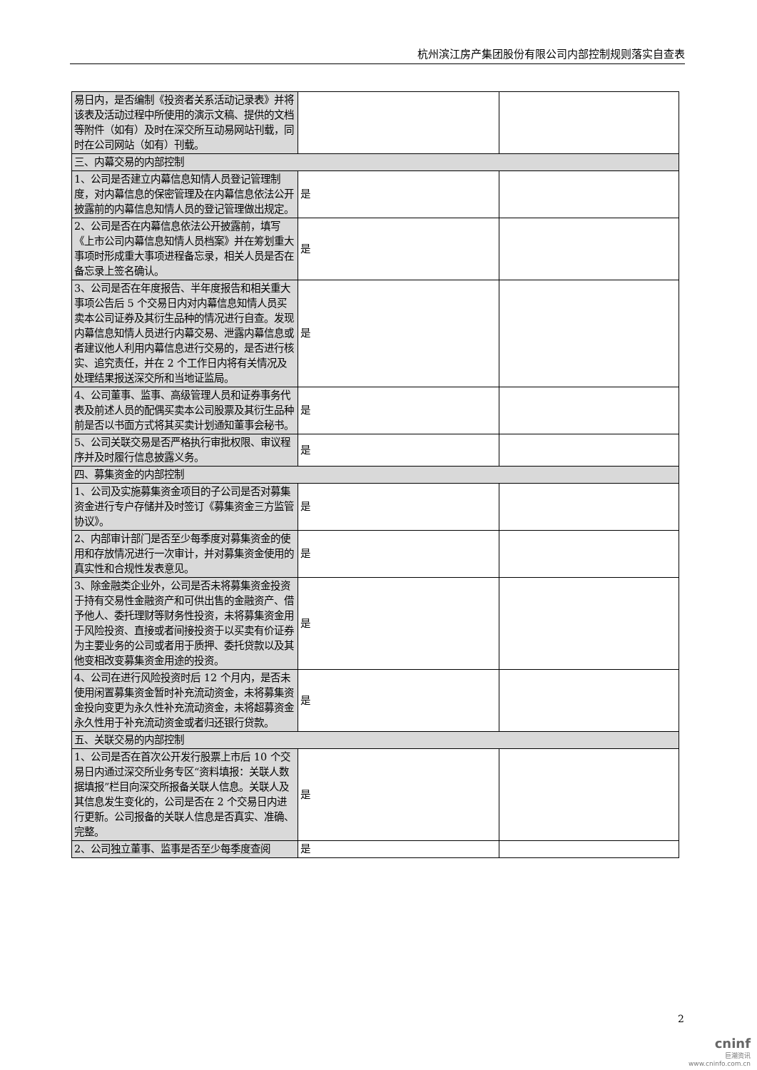杭州滨江房产集团股份有限公司内部控制规则落实自查表
| 易日内，是否编制《投资者关系活动记录表》并将该表及活动过程中所使用的演示文稿、提供的文档等附件（如有）及时在深交所互动易网站刊载，同时在公司网站（如有）刊载。 | | |
| 三、内幕交易的内部控制 | | |
| 1、公司是否建立内幕信息知情人员登记管理制度，对内幕信息的保密管理及在内幕信息依法公开披露前的内幕信息知情人员的登记管理做出规定。 | 是 | |
| 2、公司是否在内幕信息依法公开披露前，填写《上市公司内幕信息知情人员档案》并在筹划重大事项时形成重大事项进程备忘录，相关人员是否在备忘录上签名确认。 | 是 | |
| 3、公司是否在年度报告、半年度报告和相关重大事项公告后 5 个交易日内对内幕信息知情人员买卖本公司证券及其衍生品种的情况进行自查。发现内幕信息知情人员进行内幕交易、泄露内幕信息或者建议他人利用内幕信息进行交易的，是否进行核实、追究责任，并在 2 个工作日内将有关情况及处理结果报送深交所和当地证监局。 | 是 | |
| 4、公司董事、监事、高级管理人员和证券事务代表及前述人员的配偶买卖本公司股票及其衍生品种前是否以书面方式将其买卖计划通知董事会秘书。 | 是 | |
| 5、公司关联交易是否严格执行审批权限、审议程序并及时履行信息披露义务。 | 是 | |
| 四、募集资金的内部控制 | | |
| 1、公司及实施募集资金项目的子公司是否对募集资金进行专户存储并及时签订《募集资金三方监管协议》。 | 是 | |
| 2、内部审计部门是否至少每季度对募集资金的使用和存放情况进行一次审计，并对募集资金使用的真实性和合规性发表意见。 | 是 | |
| 3、除金融类企业外，公司是否未将募集资金投资于持有交易性金融资产和可供出售的金融资产、借予他人、委托理财等财务性投资，未将募集资金用于风险投资、直接或者间接投资于以买卖有价证券为主要业务的公司或者用于质押、委托贷款以及其他变相改变募集资金用途的投资。 | 是 | |
| 4、公司在进行风险投资时后 12 个月内，是否未使用闲置募集资金暂时补充流动资金，未将募集资金投向变更为永久性补充流动资金，未将超募资金永久性用于补充流动资金或者归还银行贷款。 | 是 | |
| 五、关联交易的内部控制 | | |
| 1、公司是否在首次公开发行股票上市后 10 个交易日内通过深交所业务专区“资料填报：关联人数据填报”栏目向深交所报备关联人信息。关联人及其信息发生变化的，公司是否在 2 个交易日内进行更新。公司报备的关联人信息是否真实、准确、完整。 | 是 | |
| 2、公司独立董事、监事是否至少每季度查阅 | 是 | |
2
cninf
巨潮资讯
www.cninfo.com.cn